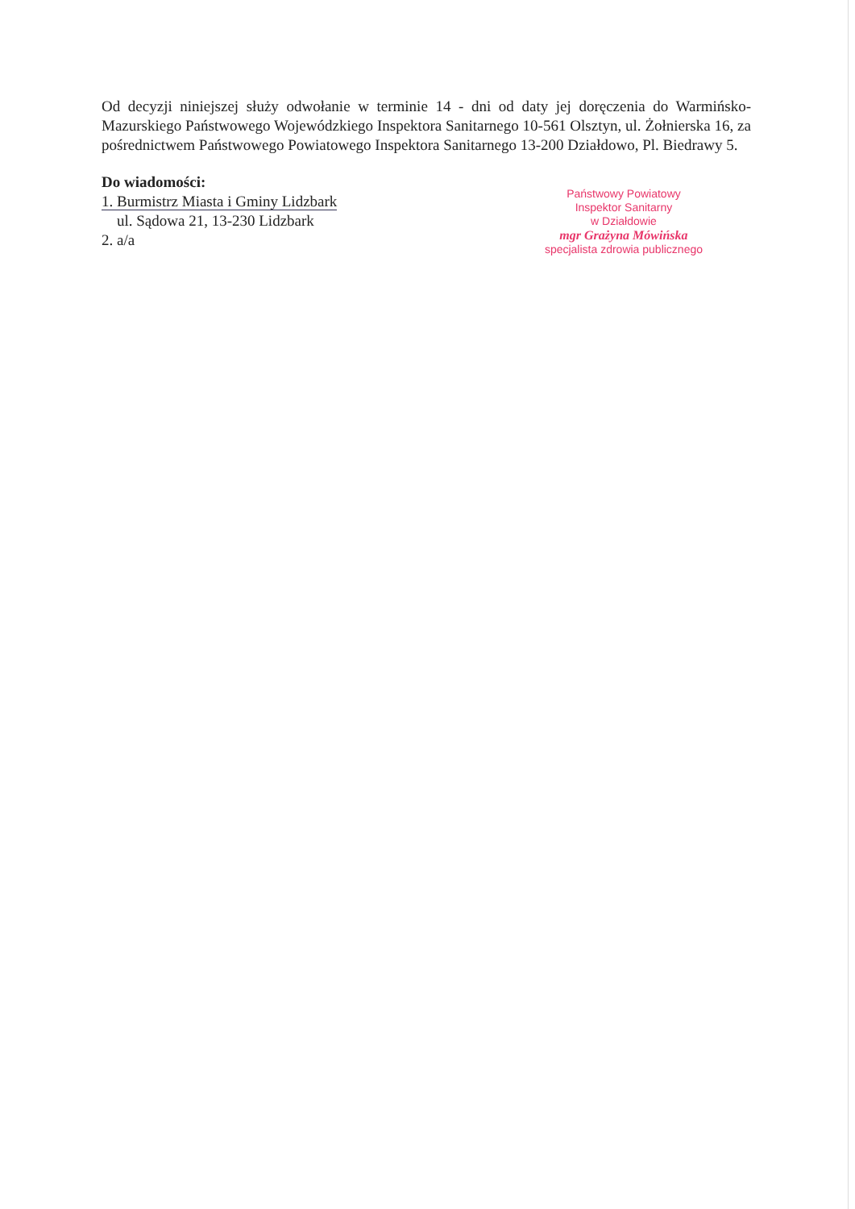Od decyzji niniejszej służy odwołanie w terminie 14 - dni od daty jej doręczenia do Warmińsko-Mazurskiego Państwowego Wojewódzkiego Inspektora Sanitarnego 10-561 Olsztyn, ul. Żołnierska 16, za pośrednictwem Państwowego Powiatowego Inspektora Sanitarnego 13-200 Działdowo, Pl. Biedrawy 5.
Do wiadomości:
1. Burmistrz Miasta i Gminy Lidzbark
ul. Sądowa 21, 13-230 Lidzbark
2. a/a
Państwowy Powiatowy
Inspektor Sanitarny
w Działdowie
mgr Grażyna Mówińska
specjalista zdrowia publicznego